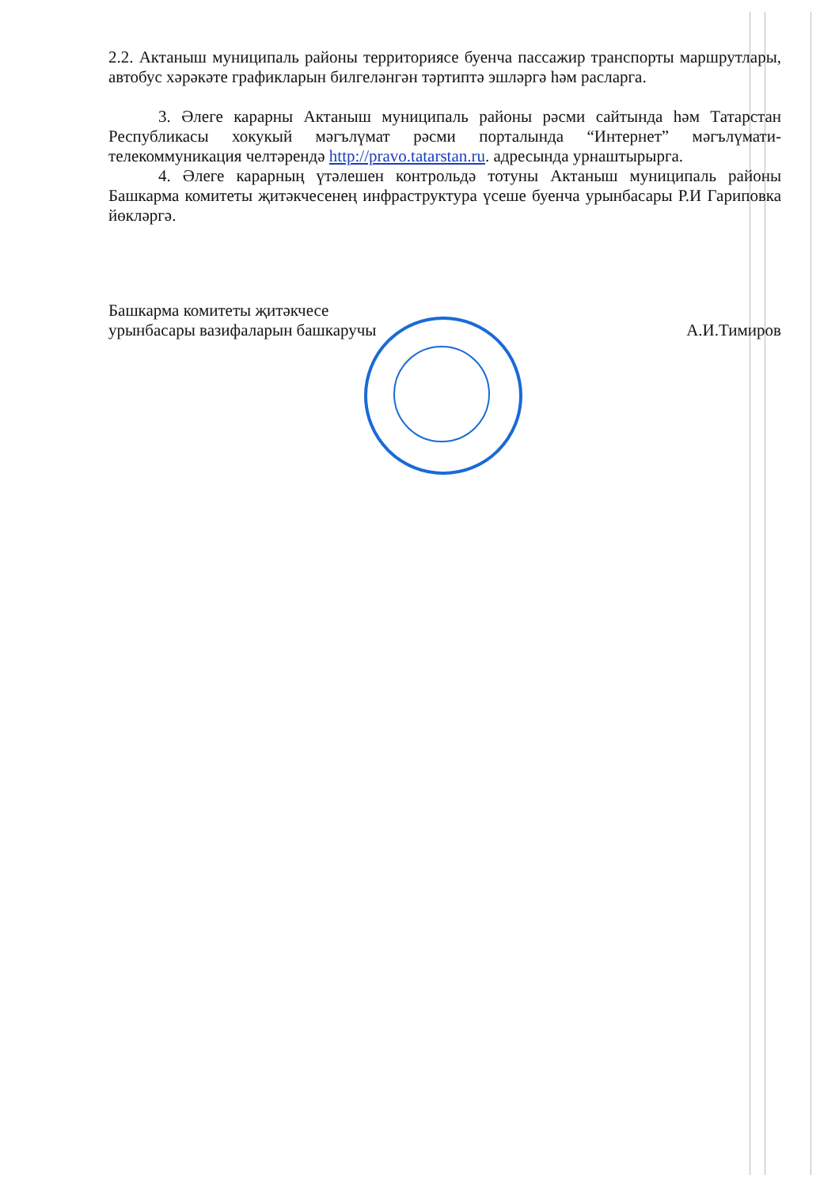2.2. Актаныш муниципаль районы территориясе буенча пассажир транспорты маршрутлары, автобус хәрәкәте графикларын билгеләнгән тәртиптә эшләргә һәм расларга.
3. Әлеге карарны Актаныш муниципаль районы рәсми сайтында һәм Татарстан Республикасы хокукый мәгълүмат рәсми порталында “Интернет” мәгълүмати-телекоммуникация челтәрендә http://pravo.tatarstan.ru. адресында урнаштырырга.
4. Әлеге карарның үтәлешен контрольдә тотуны Актаныш муниципаль районы Башкарма комитеты җитәкчесенең инфраструктура үсеше буенча урынбасары Р.И Гариповка йөкләргә.
Башкарма комитеты җитәкчесе
урынбасары вазифаларын башкаручы
А.И.Тимиров